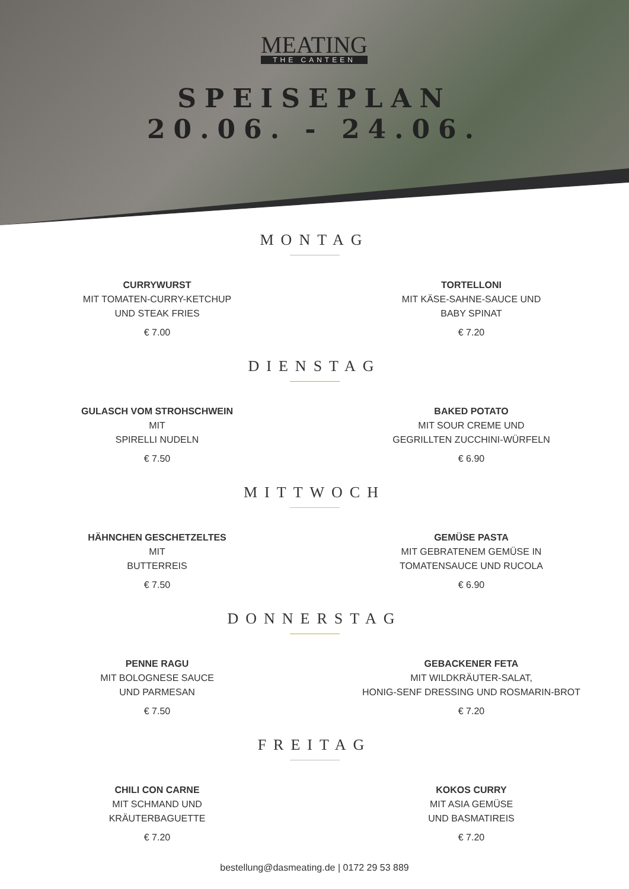MEATING
THE CANTEEN
SPEISEPLAN
20.06. - 24.06.
MONTAG
CURRYWURST
MIT TOMATEN-CURRY-KETCHUP
UND STEAK FRIES
€ 7.00
TORTELLONI
MIT KÄSE-SAHNE-SAUCE UND
BABY SPINAT
€ 7.20
DIENSTAG
GULASCH VOM STROHSCHWEIN
MIT
SPIRELLI NUDELN
€ 7.50
BAKED POTATO
MIT SOUR CREME UND
GEGRILLTEN ZUCCHINI-WÜRFELN
€ 6.90
MITTWOCH
HÄHNCHEN GESCHETZELTES
MIT
BUTTERREIS
€ 7.50
GEMÜSE PASTA
MIT GEBRATENEM GEMÜSE IN
TOMATENSAUCE UND RUCOLA
€ 6.90
DONNERSTAG
PENNE RAGU
MIT BOLOGNESE SAUCE
UND PARMESAN
€ 7.50
GEBACKENER FETA
MIT WILDKRÄUTER-SALAT,
HONIG-SENF DRESSING UND ROSMARIN-BROT
€ 7.20
FREITAG
CHILI CON CARNE
MIT SCHMAND UND
KRÄUTERBAGUETTE
€ 7.20
KOKOS CURRY
MIT ASIA GEMÜSE
UND BASMATIREIS
€ 7.20
bestellung@dasmeating.de | 0172 29 53 889